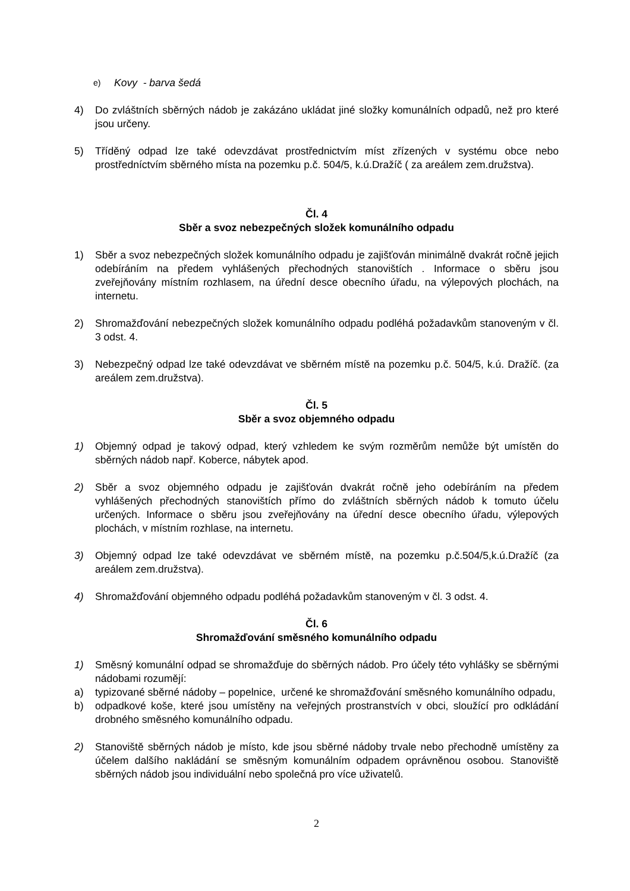e) Kovy - barva šedá
4) Do zvláštních sběrných nádob je zakázáno ukládat jiné složky komunálních odpadů, než pro které jsou určeny.
5) Tříděný odpad lze také odevzdávat prostřednictvím míst zřízených v systému obce nebo prostředníctvím sběrného místa na pozemku p.č. 504/5, k.ú.Dražíč ( za areálem zem.družstva).
Čl. 4
Sběr a svoz nebezpečných složek komunálního odpadu
1) Sběr a svoz nebezpečných složek komunálního odpadu je zajišťován minimálně dvakrát ročně jejich odebíráním na předem vyhlášených přechodných stanovištích . Informace o sběru jsou zveřejňovány místním rozhlasem, na úřední desce obecního úřadu, na výlepových plochách, na internetu.
2) Shromažďování nebezpečných složek komunálního odpadu podléhá požadavkům stanoveným v čl. 3 odst. 4.
3) Nebezpečný odpad lze také odevzdávat ve sběrném místě na pozemku p.č. 504/5, k.ú. Dražíč. (za areálem zem.družstva).
Čl. 5
Sběr a svoz objemného odpadu
1) Objemný odpad je takový odpad, který vzhledem ke svým rozměrům nemůže být umístěn do sběrných nádob např. Koberce, nábytek apod.
2) Sběr a svoz objemného odpadu je zajišťován dvakrát ročně jeho odebíráním na předem vyhlášených přechodných stanovištích přímo do zvláštních sběrných nádob k tomuto účelu určených. Informace o sběru jsou zveřejňovány na úřední desce obecního úřadu, výlepových plochách, v místním rozhlase, na internetu.
3) Objemný odpad lze také odevzdávat ve sběrném místě, na pozemku p.č.504/5,k.ú.Dražíč (za areálem zem.družstva).
4) Shromažďování objemného odpadu podléhá požadavkům stanoveným v čl. 3 odst. 4.
Čl. 6
Shromažďování směsného komunálního odpadu
1) Směsný komunální odpad se shromažďuje do sběrných nádob. Pro účely této vyhlášky se sběrnými nádobami rozumějí:
a) typizované sběrné nádoby – popelnice, určené ke shromažďování směsného komunálního odpadu,
b) odpadkové koše, které jsou umístěny na veřejných prostranstvích v obci, sloužící pro odkládání drobného směsného komunálního odpadu.
2) Stanoviště sběrných nádob je místo, kde jsou sběrné nádoby trvale nebo přechodně umístěny za účelem dalšího nakládání se směsným komunálním odpadem oprávněnou osobou. Stanoviště sběrných nádob jsou individuální nebo společná pro více uživatelů.
2